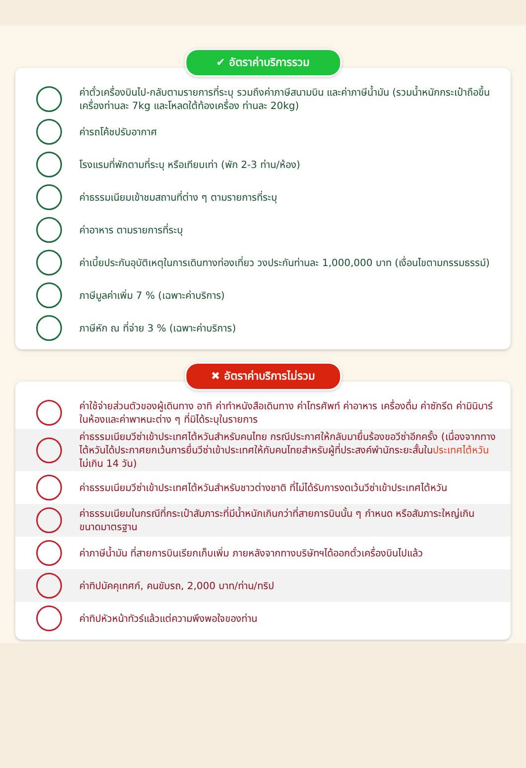✔ อัตราค่าบริการรวม
ค่าตั๋วเครื่องบินไป-กลับตามรายการที่ระบุ รวมถึงค่าภาษีสนามบิน และค่าภาษีน้ำมัน (รวมน้ำหนักกระเป๋าถือขึ้นเครื่องท่านละ 7kg และโหลดใต้ท้องเครื่อง ท่านละ 20kg)
ค่ารถโค้ชปรับอากาศ
โรงแรมที่พักตามที่ระบุ หรือเทียบเท่า (พัก 2-3 ท่าน/ห้อง)
ค่าธรรมเนียมเข้าชมสถานที่ต่าง ๆ ตามรายการที่ระบุ
ค่าอาหาร ตามรายการที่ระบุ
ค่าเบี้ยประกันอุบัติเหตุในการเดินทางท่องเที่ยว วงประกันท่านละ 1,000,000 บาท (เงื่อนไขตามกรรมธรรม์)
ภาษีมูลค่าเพิ่ม 7 % (เฉพาะค่าบริการ)
ภาษีหัก ณ ที่จ่าย 3 % (เฉพาะค่าบริการ)
✖ อัตราค่าบริการไม่รวม
ค่าใช้จ่ายส่วนตัวของผู้เดินทาง อาทิ ค่าทำหนังสือเดินทาง ค่าโทรศัพท์ ค่าอาหาร เครื่องดื่ม ค่าซักรีด ค่ามินิบาร์ในห้องและค่าพาหนะต่าง ๆ ที่มิได้ระบุในรายการ
ค่าธรรมเนียมวีซ่าเข้าประเทศไต้หวันสำหรับคนไทย กรณีประกาศให้กลับมายื่นร้องขอวีซ่าอีกครั้ง (เนื่องจากทางไต้หวันได้ประกาศยกเว้นการยื่นวีซ่าเข้าประเทศให้กับคนไทยสำหรับผู้ที่ประสงค์พำนักระยะสั้นในประเทศไต้หวันไม่เกิน 14 วัน)
ค่าธรรมเนียมวีซ่าเข้าประเทศไต้หวันสำหรับชาวต่างชาติ ที่ไม่ได้รับการงดเว้นวีซ่าเข้าประเทศไต้หวัน
ค่าธรรมเนียมในกรณีที่กระเป๋าสัมภาระที่มีน้ำหนักเกินกว่าที่สายการบินนั้น ๆ กำหนด หรือสัมภาระใหญ่เกินขนาดมาตรฐาน
ค่าภาษีน้ำมัน ที่สายการบินเรียกเก็บเพิ่ม ภายหลังจากทางบริษัทฯได้ออกตั๋วเครื่องบินไปแล้ว
ค่าทิปมัคคุเทศก์, คนขับรถ, 2,000 บาท/ท่าน/ทริป
ค่าทิปหัวหน้าทัวร์แล้วแต่ความพึงพอใจของท่าน